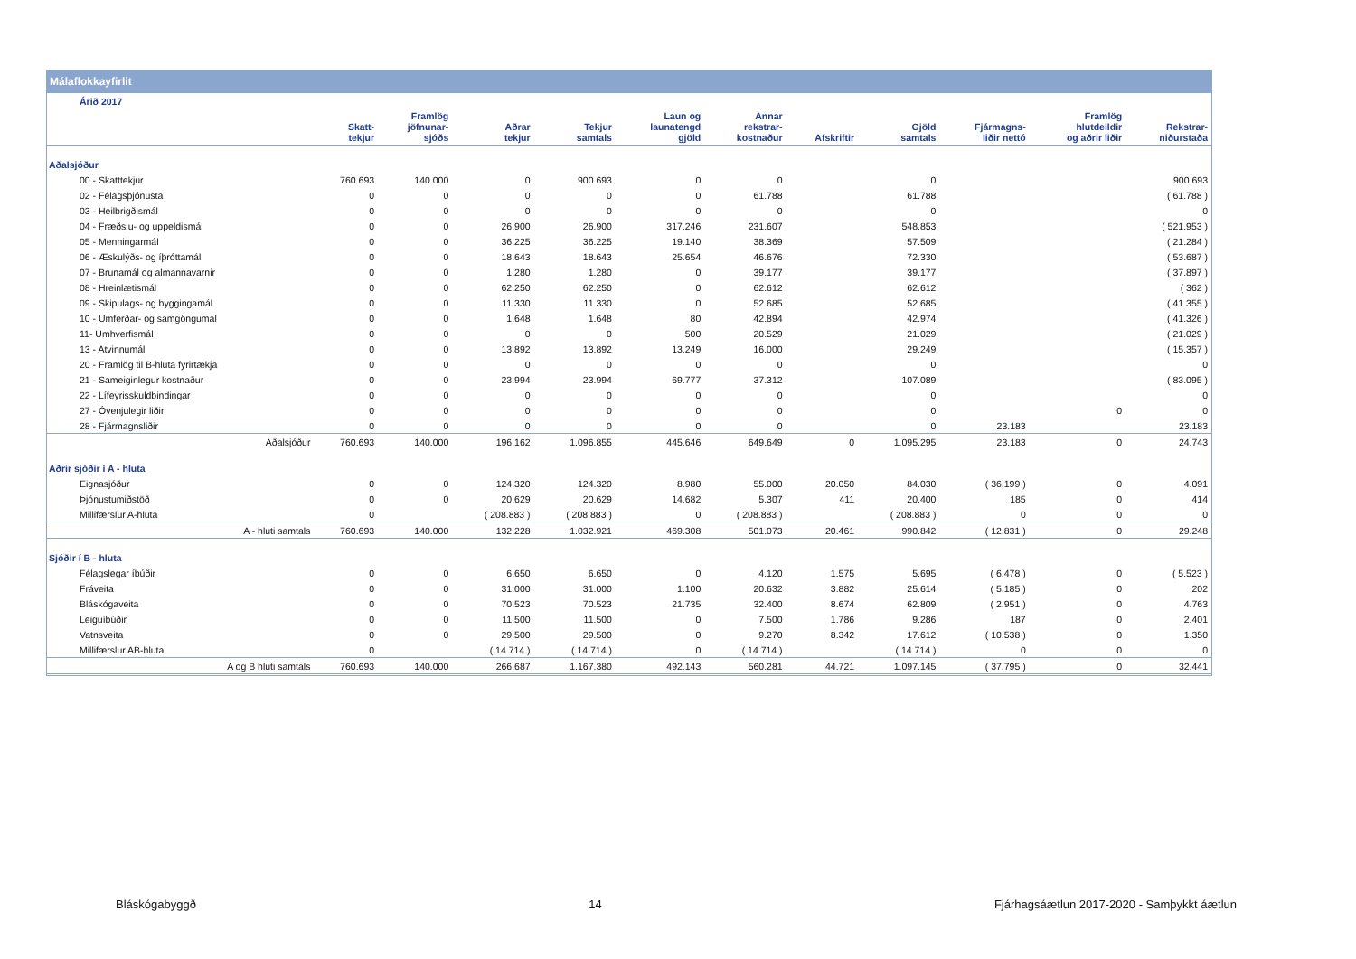Málaflokkayfirlit
| Árið 2017 | | | | | | | | | | | |
| --- | --- | --- | --- | --- | --- | --- | --- | --- | --- | --- | --- |
| | Skatt- tekjur | Framlög jöfnunar- sjóðs | Aðrar tekjur | Tekjur samtals | Laun og launatengd gjöld | Annar rekstrar- kostnaður | Afskriftir | Gjöld samtals | Fjármagns- liðir nettó | Framlög hlutdeildir og aðrir liðir | Rekstrar- niðurstaða |
| Aðalsjóður | | | | | | | | | | | |
| 00 - Skatttekjur | 760.693 | 140.000 | 0 | 900.693 | 0 | 0 | | 0 | | | 900.693 |
| 02 - Félagsþjónusta | 0 | 0 | 0 | 0 | 0 | 61.788 | | 61.788 | | | ( 61.788 ) |
| 03 - Heilbrigðismál | 0 | 0 | 0 | 0 | 0 | 0 | | 0 | | | 0 |
| 04 - Fræðslu- og uppeldismál | 0 | 0 | 26.900 | 26.900 | 317.246 | 231.607 | | 548.853 | | | ( 521.953 ) |
| 05 - Menningarmál | 0 | 0 | 36.225 | 36.225 | 19.140 | 38.369 | | 57.509 | | | ( 21.284 ) |
| 06 - Æskulýðs- og íþróttamál | 0 | 0 | 18.643 | 18.643 | 25.654 | 46.676 | | 72.330 | | | ( 53.687 ) |
| 07 - Brunamál og almannavarnir | 0 | 0 | 1.280 | 1.280 | 0 | 39.177 | | 39.177 | | | ( 37.897 ) |
| 08 - Hreinlætismál | 0 | 0 | 62.250 | 62.250 | 0 | 62.612 | | 62.612 | | | ( 362 ) |
| 09 - Skipulags- og byggingamál | 0 | 0 | 11.330 | 11.330 | 0 | 52.685 | | 52.685 | | | ( 41.355 ) |
| 10 - Umferðar- og samgöngumál | 0 | 0 | 1.648 | 1.648 | 80 | 42.894 | | 42.974 | | | ( 41.326 ) |
| 11- Umhverfismál | 0 | 0 | 0 | 0 | 500 | 20.529 | | 21.029 | | | ( 21.029 ) |
| 13 - Atvinnumál | 0 | 0 | 13.892 | 13.892 | 13.249 | 16.000 | | 29.249 | | | ( 15.357 ) |
| 20 - Framlög til B-hluta fyrirtækja | 0 | 0 | 0 | 0 | 0 | 0 | | 0 | | | 0 |
| 21 - Sameiginlegur kostnaður | 0 | 0 | 23.994 | 23.994 | 69.777 | 37.312 | | 107.089 | | | ( 83.095 ) |
| 22 - Lífeyrisskuldbindingar | 0 | 0 | 0 | 0 | 0 | 0 | | 0 | | | 0 |
| 27 - Óvenjulegir liðir | 0 | 0 | 0 | 0 | 0 | 0 | | 0 | | 0 | 0 |
| 28 - Fjármagnsliðir | 0 | 0 | 0 | 0 | 0 | 0 | | 0 | 23.183 | | 23.183 |
| Aðalsjóður | 760.693 | 140.000 | 196.162 | 1.096.855 | 445.646 | 649.649 | 0 | 1.095.295 | 23.183 | 0 | 24.743 |
| Aðrir sjóðir í A - hluta | | | | | | | | | | | |
| Eignasjóður | 0 | 0 | 124.320 | 124.320 | 8.980 | 55.000 | 20.050 | 84.030 | ( 36.199 ) | 0 | 4.091 |
| Þjónustumiðstöð | 0 | 0 | 20.629 | 20.629 | 14.682 | 5.307 | 411 | 20.400 | 185 | 0 | 414 |
| Millifærslur A-hluta | 0 | | ( 208.883 ) | ( 208.883 ) | 0 | ( 208.883 ) | | ( 208.883 ) | 0 | 0 | 0 |
| A - hluti samtals | 760.693 | 140.000 | 132.228 | 1.032.921 | 469.308 | 501.073 | 20.461 | 990.842 | ( 12.831 ) | 0 | 29.248 |
| Sjóðir í B - hluta | | | | | | | | | | | |
| Félagslegar íbúðir | 0 | 0 | 6.650 | 6.650 | 0 | 4.120 | 1.575 | 5.695 | ( 6.478 ) | 0 | ( 5.523 ) |
| Fráveita | 0 | 0 | 31.000 | 31.000 | 1.100 | 20.632 | 3.882 | 25.614 | ( 5.185 ) | 0 | 202 |
| Bláskógaveita | 0 | 0 | 70.523 | 70.523 | 21.735 | 32.400 | 8.674 | 62.809 | ( 2.951 ) | 0 | 4.763 |
| Leiguíbúðir | 0 | 0 | 11.500 | 11.500 | 0 | 7.500 | 1.786 | 9.286 | 187 | 0 | 2.401 |
| Vatnsveita | 0 | 0 | 29.500 | 29.500 | 0 | 9.270 | 8.342 | 17.612 | ( 10.538 ) | 0 | 1.350 |
| Millifærslur AB-hluta | 0 | | ( 14.714 ) | ( 14.714 ) | 0 | ( 14.714 ) | | ( 14.714 ) | 0 | 0 | 0 |
| A og B hluti samtals | 760.693 | 140.000 | 266.687 | 1.167.380 | 492.143 | 560.281 | 44.721 | 1.097.145 | ( 37.795 ) | 0 | 32.441 |
Bláskógabyggð 14 Fjárhagsáætlun 2017-2020 - Samþykkt áætlun